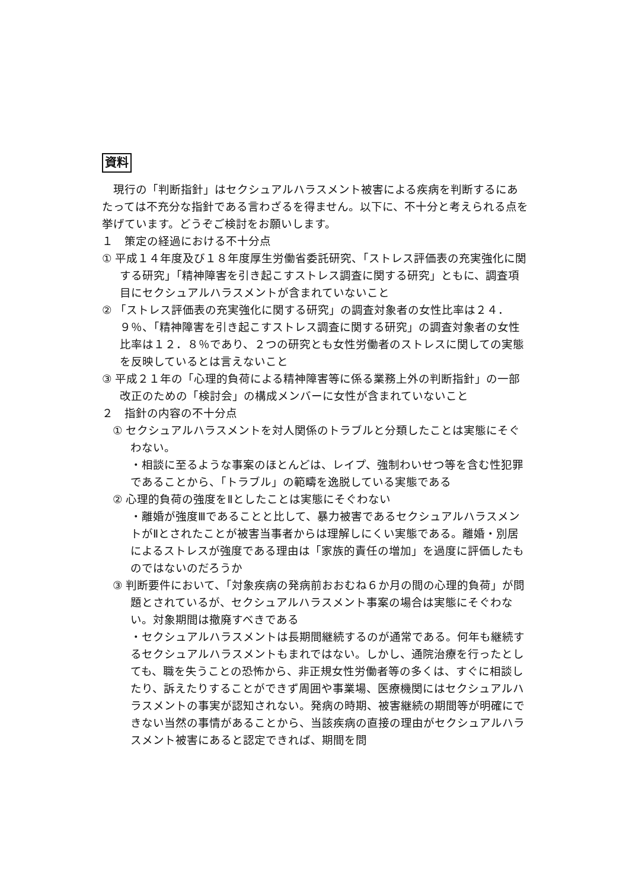資料
　現行の「判断指針」はセクシュアルハラスメント被害による疾病を判断するにあたっては不充分な指針である言わざるを得ません。以下に、不十分と考えられる点を挙げています。どうぞご検討をお願いします。
１　策定の経過における不十分点
① 平成１４年度及び１８年度厚生労働省委託研究、「ストレス評価表の充実強化に関する研究」「精神障害を引き起こすストレス調査に関する研究」ともに、調査項目にセクシュアルハラスメントが含まれていないこと
② 「ストレス評価表の充実強化に関する研究」の調査対象者の女性比率は２４．９％、「精神障害を引き起こすストレス調査に関する研究」の調査対象者の女性比率は１２．８％であり、２つの研究とも女性労働者のストレスに関しての実態を反映しているとは言えないこと
③ 平成２１年の「心理的負荷による精神障害等に係る業務上外の判断指針」の一部改正のための「検討会」の構成メンバーに女性が含まれていないこと
２　指針の内容の不十分点
① セクシュアルハラスメントを対人関係のトラブルと分類したことは実態にそぐわない。
・相談に至るような事案のほとんどは、レイプ、強制わいせつ等を含む性犯罪であることから、「トラブル」の範疇を逸脱している実態である
② 心理的負荷の強度をⅡとしたことは実態にそぐわない
・離婚が強度Ⅲであることと比して、暴力被害であるセクシュアルハラスメントがⅡとされたことが被害当事者からは理解しにくい実態である。離婚・別居によるストレスが強度である理由は「家族的責任の増加」を過度に評価したものではないのだろうか
③ 判断要件において、「対象疾病の発病前おおむね６か月の間の心理的負荷」が問題とされているが、セクシュアルハラスメント事案の場合は実態にそぐわない。対象期間は撤廃すべきである
・セクシュアルハラスメントは長期間継続するのが通常である。何年も継続するセクシュアルハラスメントもまれではない。しかし、通院治療を行ったとしても、職を失うことの恐怖から、非正規女性労働者等の多くは、すぐに相談したり、訴えたりすることができず周囲や事業場、医療機関にはセクシュアルハラスメントの事実が認知されない。発病の時期、被害継続の期間等が明確にできない当然の事情があることから、当該疾病の直接の理由がセクシュアルハラスメント被害にあると認定できれば、期間を問